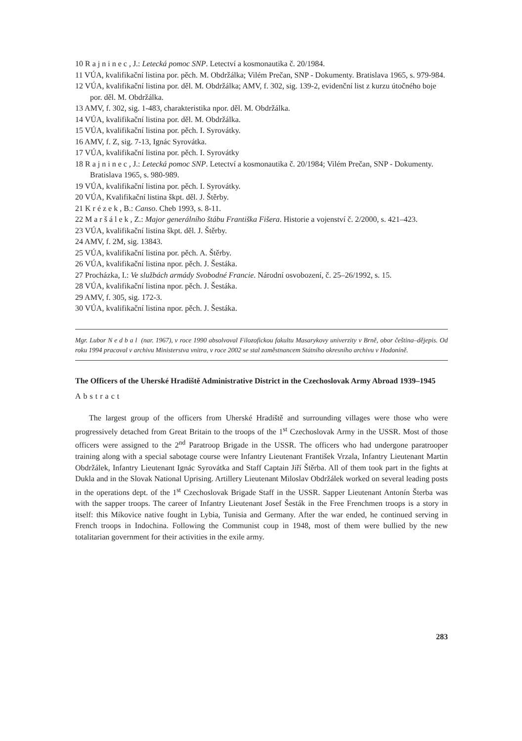10 Rajninec, J.: Letecká pomoc SNP. Letectví a kosmonautika č. 20/1984.
11 VÚA, kvalifikační listina por. pěch. M. Obdržálka; Vilém Prečan, SNP - Dokumenty. Bratislava 1965, s. 979-984.
12 VÚA, kvalifikační listina por. děl. M. Obdržálka; AMV, f. 302, sig. 139-2, evidenční list z kurzu útočného boje por. děl. M. Obdržálka.
13 AMV, f. 302, sig. 1-483, charakteristika npor. děl. M. Obdržálka.
14 VÚA, kvalifikační listina por. děl. M. Obdržálka.
15 VÚA, kvalifikační listina por. pěch. I. Syrovátky.
16 AMV, f. Z, sig. 7-13, Ignác Syrovátka.
17 VÚA, kvalifikační listina por. pěch. I. Syrovátky
18 Rajninec, J.: Letecká pomoc SNP. Letectví a kosmonautika č. 20/1984; Vilém Prečan, SNP - Dokumenty. Bratislava 1965, s. 980-989.
19 VÚA, kvalifikační listina por. pěch. I. Syrovátky.
20 VÚA, Kvalifikační listina škpt. děl. J. Štěrby.
21 Krézek, B.: Canso. Cheb 1993, s. 8-11.
22 Maršálek, Z.: Major generálního štábu Františka Fišera. Historie a vojenství č. 2/2000, s. 421–423.
23 VÚA, kvalifikační listina škpt. děl. J. Štěrby.
24 AMV, f. 2M, sig. 13843.
25 VÚA, kvalifikační listina por. pěch. A. Štěrby.
26 VÚA, kvalifikační listina npor. pěch. J. Šestáka.
27 Procházka, I.: Ve službách armády Svobodné Francie. Národní osvobození, č. 25–26/1992, s. 15.
28 VÚA, kvalifikační listina npor. pěch. J. Šestáka.
29 AMV, f. 305, sig. 172-3.
30 VÚA, kvalifikační listina npor. pěch. J. Šestáka.
Mgr. Lubor Nedbal (nar. 1967), v roce 1990 absolvoval Filozofickou fakultu Masarykovy univerzity v Brně, obor čeština–dějepis. Od roku 1994 pracoval v archivu Ministerstva vnitra, v roce 2002 se stal zaměstnancem Státního okresního archivu v Hodoníně.
The Officers of the Uherské Hradiště Administrative District in the Czechoslovak Army Abroad 1939–1945
Abstract
The largest group of the officers from Uherské Hradiště and surrounding villages were those who were progressively detached from Great Britain to the troops of the 1<sup>st</sup> Czechoslovak Army in the USSR. Most of those officers were assigned to the 2<sup>nd</sup> Paratroop Brigade in the USSR. The officers who had undergone paratrooper training along with a special sabotage course were Infantry Lieutenant František Vrzala, Infantry Lieutenant Martin Obdržálek, Infantry Lieutenant Ignác Syrovátka and Staff Captain Jiří Štěrba. All of them took part in the fights at Dukla and in the Slovak National Uprising. Artillery Lieutenant Miloslav Obdržálek worked on several leading posts in the operations dept. of the 1<sup>st</sup> Czechoslovak Brigade Staff in the USSR. Sapper Lieutenant Antonín Šterba was with the sapper troops. The career of Infantry Lieutenant Josef Šesták in the Free Frenchmen troops is a story in itself: this Míkovice native fought in Lybia, Tunisia and Germany. After the war ended, he continued serving in French troops in Indochina. Following the Communist coup in 1948, most of them were bullied by the new totalitarian government for their activities in the exile army.
283